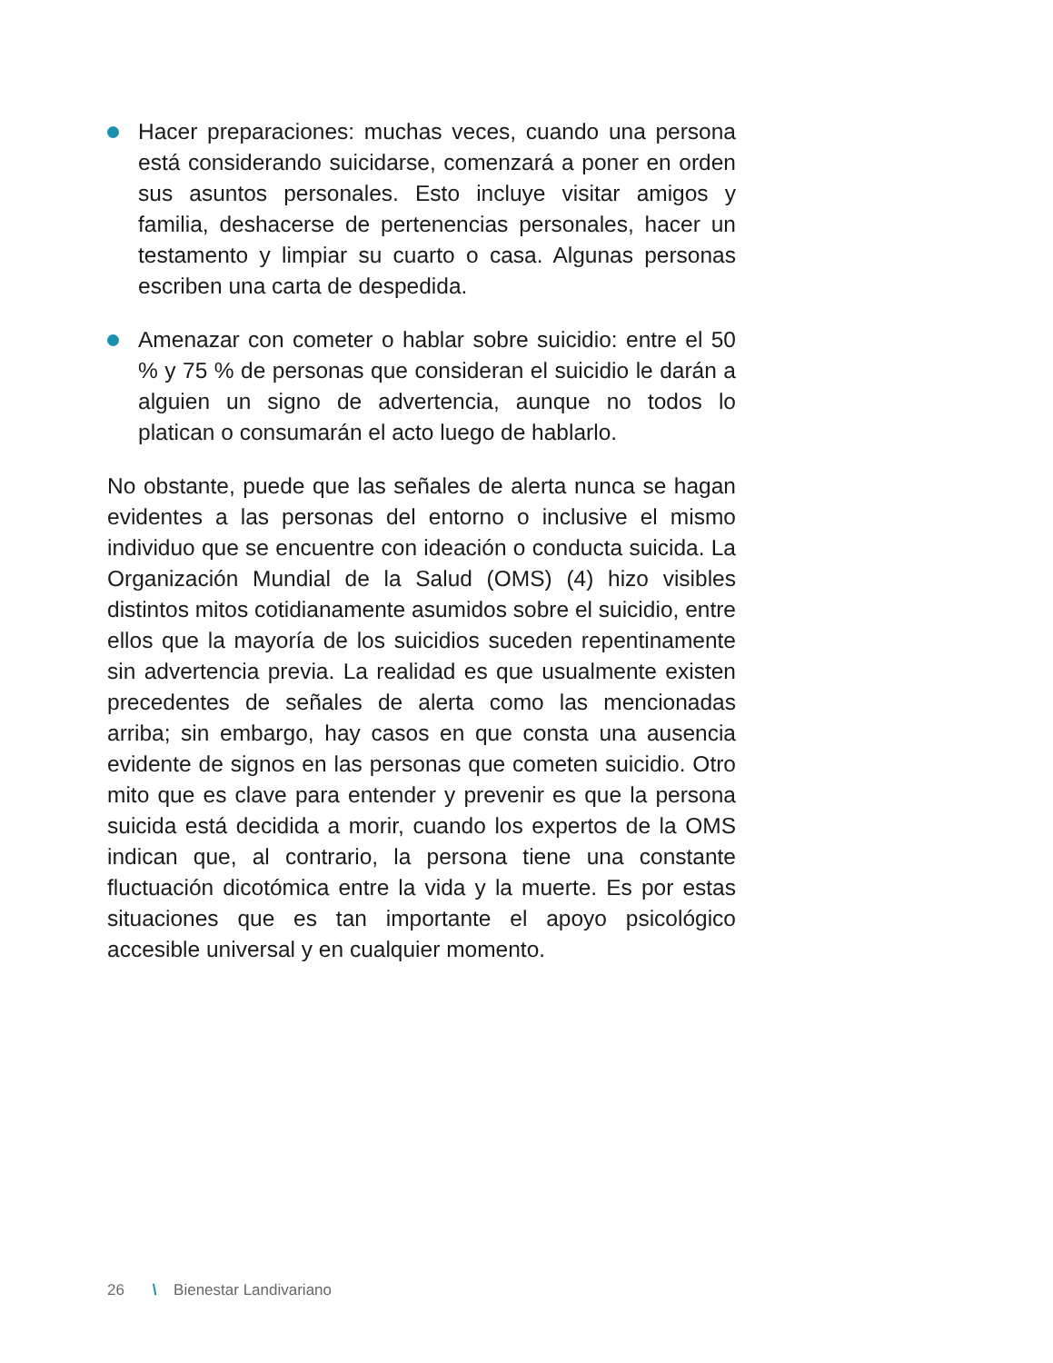Hacer preparaciones: muchas veces, cuando una persona está considerando suicidarse, comenzará a poner en orden sus asuntos personales. Esto incluye visitar amigos y familia, deshacerse de pertenencias personales, hacer un testamento y limpiar su cuarto o casa. Algunas personas escriben una carta de despedida.
Amenazar con cometer o hablar sobre suicidio: entre el 50 % y 75 % de personas que consideran el suicidio le darán a alguien un signo de advertencia, aunque no todos lo platican o consumarán el acto luego de hablarlo.
No obstante, puede que las señales de alerta nunca se hagan evidentes a las personas del entorno o inclusive el mismo individuo que se encuentre con ideación o conducta suicida. La Organización Mundial de la Salud (OMS) (4) hizo visibles distintos mitos cotidianamente asumidos sobre el suicidio, entre ellos que la mayoría de los suicidios suceden repentinamente sin advertencia previa. La realidad es que usualmente existen precedentes de señales de alerta como las mencionadas arriba; sin embargo, hay casos en que consta una ausencia evidente de signos en las personas que cometen suicidio. Otro mito que es clave para entender y prevenir es que la persona suicida está decidida a morir, cuando los expertos de la OMS indican que, al contrario, la persona tiene una constante fluctuación dicotómica entre la vida y la muerte. Es por estas situaciones que es tan importante el apoyo psicológico accesible universal y en cualquier momento.
26 \ Bienestar Landivariano